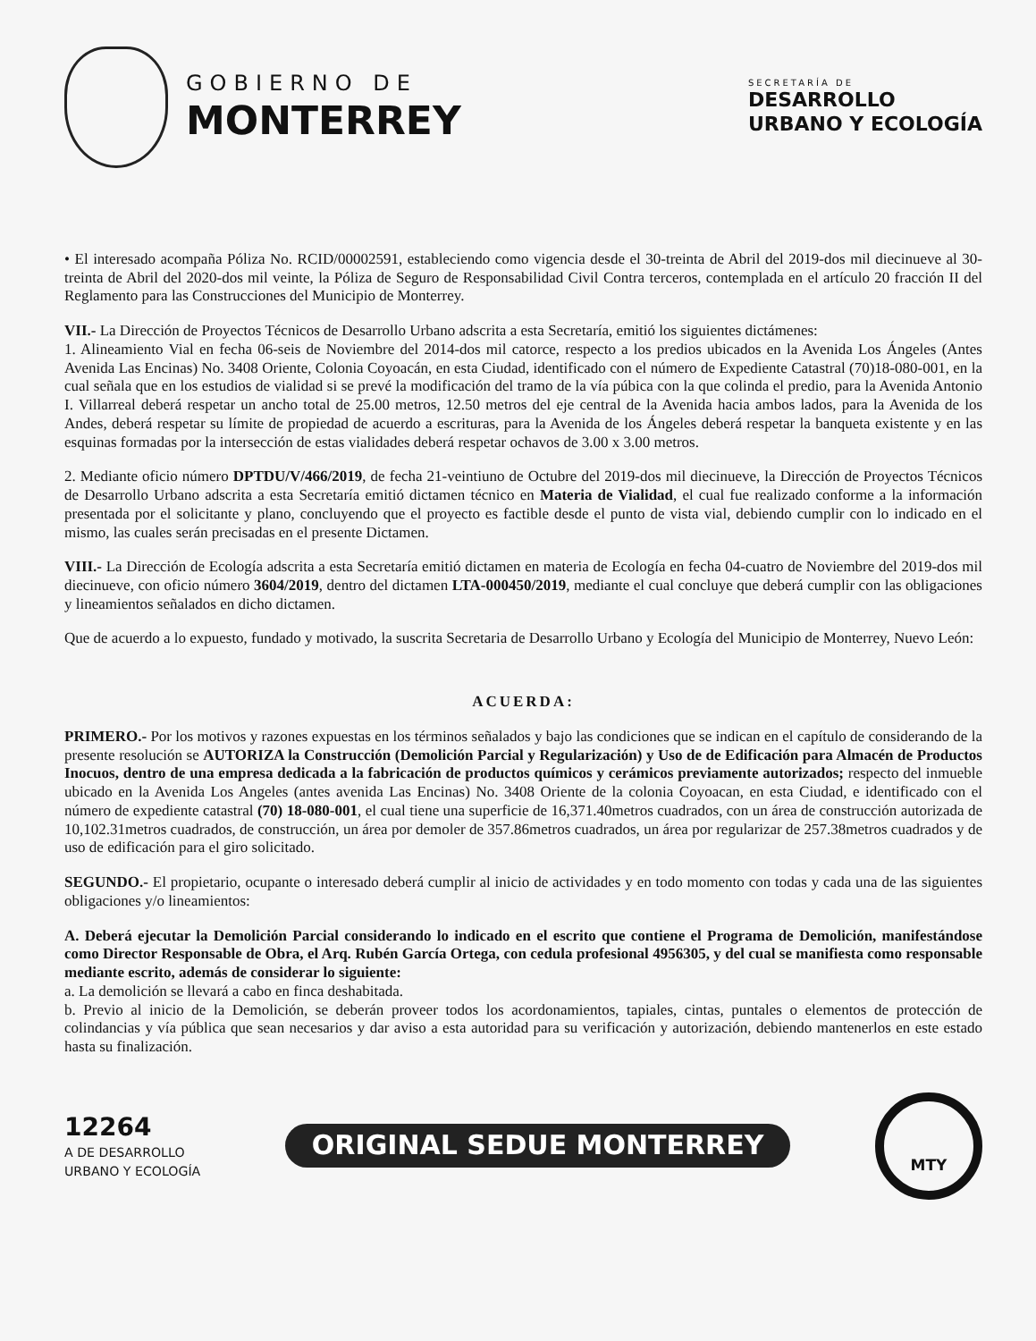GOBIERNO DE
MONTERREY
SECRETARÍA DE
DESARROLLO
URBANO Y ECOLOGÍA
• El interesado acompaña Póliza No. RCID/00002591, estableciendo como vigencia desde el 30-treinta de Abril del 2019-dos mil diecinueve al 30-treinta de Abril del 2020-dos mil veinte, la Póliza de Seguro de Responsabilidad Civil Contra terceros, contemplada en el artículo 20 fracción II del Reglamento para las Construcciones del Municipio de Monterrey.
VII.- La Dirección de Proyectos Técnicos de Desarrollo Urbano adscrita a esta Secretaría, emitió los siguientes dictámenes:
1. Alineamiento Vial en fecha 06-seis de Noviembre del 2014-dos mil catorce, respecto a los predios ubicados en la Avenida Los Ángeles (Antes Avenida Las Encinas) No. 3408 Oriente, Colonia Coyoacán, en esta Ciudad, identificado con el número de Expediente Catastral (70)18-080-001, en la cual señala que en los estudios de vialidad si se prevé la modificación del tramo de la vía púbica con la que colinda el predio, para la Avenida Antonio I. Villarreal deberá respetar un ancho total de 25.00 metros, 12.50 metros del eje central de la Avenida hacia ambos lados, para la Avenida de los Andes, deberá respetar su límite de propiedad de acuerdo a escrituras, para la Avenida de los Ángeles deberá respetar la banqueta existente y en las esquinas formadas por la intersección de estas vialidades deberá respetar ochavos de 3.00 x 3.00 metros.
2. Mediante oficio número DPTDU/V/466/2019, de fecha 21-veintiuno de Octubre del 2019-dos mil diecinueve, la Dirección de Proyectos Técnicos de Desarrollo Urbano adscrita a esta Secretaría emitió dictamen técnico en Materia de Vialidad, el cual fue realizado conforme a la información presentada por el solicitante y plano, concluyendo que el proyecto es factible desde el punto de vista vial, debiendo cumplir con lo indicado en el mismo, las cuales serán precisadas en el presente Dictamen.
VIII.- La Dirección de Ecología adscrita a esta Secretaría emitió dictamen en materia de Ecología en fecha 04-cuatro de Noviembre del 2019-dos mil diecinueve, con oficio número 3604/2019, dentro del dictamen LTA-000450/2019, mediante el cual concluye que deberá cumplir con las obligaciones y lineamientos señalados en dicho dictamen.
Que de acuerdo a lo expuesto, fundado y motivado, la suscrita Secretaria de Desarrollo Urbano y Ecología del Municipio de Monterrey, Nuevo León:
ACUERDA:
PRIMERO.- Por los motivos y razones expuestas en los términos señalados y bajo las condiciones que se indican en el capítulo de considerando de la presente resolución se AUTORIZA la Construcción (Demolición Parcial y Regularización) y Uso de de Edificación para Almacén de Productos Inocuos, dentro de una empresa dedicada a la fabricación de productos químicos y cerámicos previamente autorizados; respecto del inmueble ubicado en la Avenida Los Angeles (antes avenida Las Encinas) No. 3408 Oriente de la colonia Coyoacan, en esta Ciudad, e identificado con el número de expediente catastral (70) 18-080-001, el cual tiene una superficie de 16,371.40metros cuadrados, con un área de construcción autorizada de 10,102.31metros cuadrados, de construcción, un área por demoler de 357.86metros cuadrados, un área por regularizar de 257.38metros cuadrados y de uso de edificación para el giro solicitado.
SEGUNDO.- El propietario, ocupante o interesado deberá cumplir al inicio de actividades y en todo momento con todas y cada una de las siguientes obligaciones y/o lineamientos:
A. Deberá ejecutar la Demolición Parcial considerando lo indicado en el escrito que contiene el Programa de Demolición, manifestándose como Director Responsable de Obra, el Arq. Rubén García Ortega, con cedula profesional 4956305, y del cual se manifiesta como responsable mediante escrito, además de considerar lo siguiente:
a. La demolición se llevará a cabo en finca deshabitada.
b. Previo al inicio de la Demolición, se deberán proveer todos los acordonamientos, tapiales, cintas, puntales o elementos de protección de colindancias y vía pública que sean necesarios y dar aviso a esta autoridad para su verificación y autorización, debiendo mantenerlos en este estado hasta su finalización.
12264
A DE DESARROLLO
URBANO Y ECOLOGÍA
ORIGINAL SEDUE MONTERREY
MTY